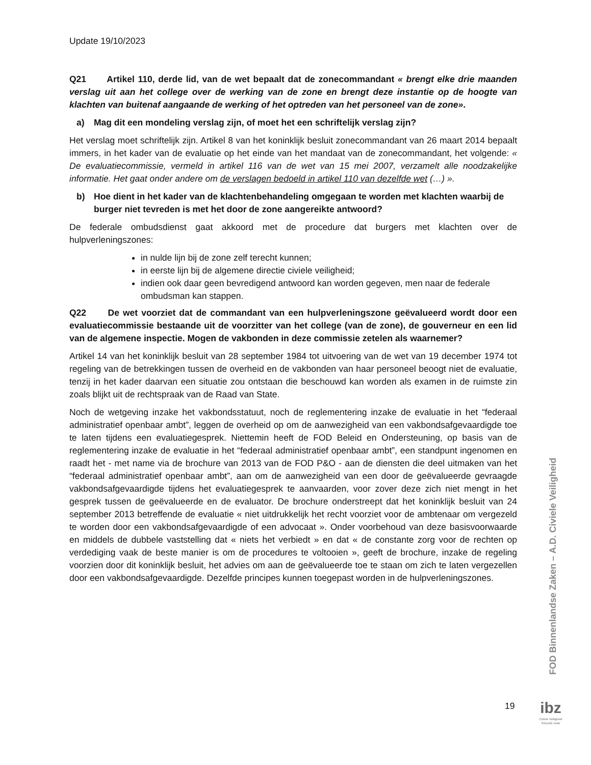Update 19/10/2023
Q21 Artikel 110, derde lid, van de wet bepaalt dat de zonecommandant « brengt elke drie maanden verslag uit aan het college over de werking van de zone en brengt deze instantie op de hoogte van klachten van buitenaf aangaande de werking of het optreden van het personeel van de zone».
a) Mag dit een mondeling verslag zijn, of moet het een schriftelijk verslag zijn?
Het verslag moet schriftelijk zijn. Artikel 8 van het koninklijk besluit zonecommandant van 26 maart 2014 bepaalt immers, in het kader van de evaluatie op het einde van het mandaat van de zonecommandant, het volgende: « De evaluatiecommissie, vermeld in artikel 116 van de wet van 15 mei 2007, verzamelt alle noodzakelijke informatie. Het gaat onder andere om de verslagen bedoeld in artikel 110 van dezelfde wet (…) ».
b) Hoe dient in het kader van de klachtenbehandeling omgegaan te worden met klachten waarbij de burger niet tevreden is met het door de zone aangereikte antwoord?
De federale ombudsdienst gaat akkoord met de procedure dat burgers met klachten over de hulpverleningszones:
in nulde lijn bij de zone zelf terecht kunnen;
in eerste lijn bij de algemene directie civiele veiligheid;
indien ook daar geen bevredigend antwoord kan worden gegeven, men naar de federale ombudsman kan stappen.
Q22 De wet voorziet dat de commandant van een hulpverleningszone geëvalueerd wordt door een evaluatiecommissie bestaande uit de voorzitter van het college (van de zone), de gouverneur en een lid van de algemene inspectie. Mogen de vakbonden in deze commissie zetelen als waarnemer?
Artikel 14 van het koninklijk besluit van 28 september 1984 tot uitvoering van de wet van 19 december 1974 tot regeling van de betrekkingen tussen de overheid en de vakbonden van haar personeel beoogt niet de evaluatie, tenzij in het kader daarvan een situatie zou ontstaan die beschouwd kan worden als examen in de ruimste zin zoals blijkt uit de rechtspraak van de Raad van State.
Noch de wetgeving inzake het vakbondsstatuut, noch de reglementering inzake de evaluatie in het “federaal administratief openbaar ambt”, leggen de overheid op om de aanwezigheid van een vakbondsafgevaardigde toe te laten tijdens een evaluatiegesprek. Niettemin heeft de FOD Beleid en Ondersteuning, op basis van de reglementering inzake de evaluatie in het “federaal administratief openbaar ambt”, een standpunt ingenomen en raadt het - met name via de brochure van 2013 van de FOD P&O - aan de diensten die deel uitmaken van het “federaal administratief openbaar ambt”, aan om de aanwezigheid van een door de geëvalueerde gevraagde vakbondsafgevaardigde tijdens het evaluatiegesprek te aanvaarden, voor zover deze zich niet mengt in het gesprek tussen de geëvalueerde en de evaluator. De brochure onderstreept dat het koninklijk besluit van 24 september 2013 betreffende de evaluatie « niet uitdrukkelijk het recht voorziet voor de ambtenaar om vergezeld te worden door een vakbondsafgevaardigde of een advocaat ». Onder voorbehoud van deze basisvoorwaarde en middels de dubbele vaststelling dat « niets het verbiedt » en dat « de constante zorg voor de rechten op verdediging vaak de beste manier is om de procedures te voltooien », geeft de brochure, inzake de regeling voorzien door dit koninklijk besluit, het advies om aan de geëvalueerde toe te staan om zich te laten vergezellen door een vakbondsafgevaardigde. Dezelfde principes kunnen toegepast worden in de hulpverleningszones.
FOD Binnenlandse Zaken – A.D. Civiele Veiligheid
19
ibz
Civiele Veiligheid
Sécurité civile